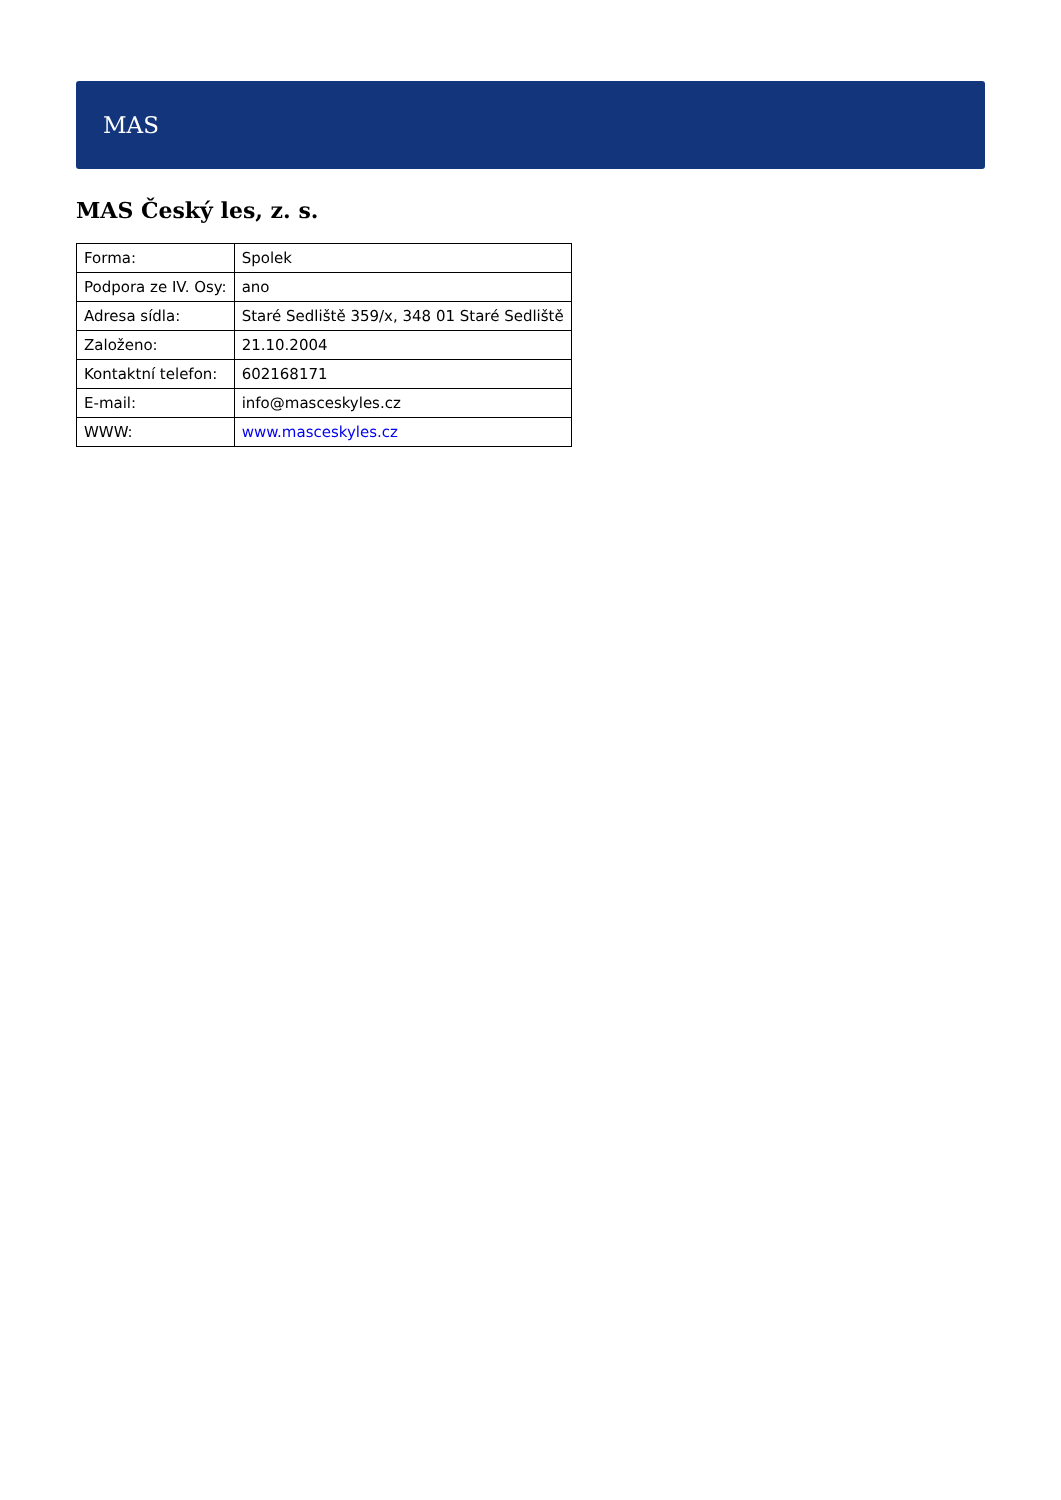MAS
MAS Český les, z. s.
| Forma: | Spolek |
| Podpora ze IV. Osy: | ano |
| Adresa sídla: | Staré Sedliště 359/x, 348 01 Staré Sedliště |
| Založeno: | 21.10.2004 |
| Kontaktní telefon: | 602168171 |
| E-mail: | info@masceskyles.cz |
| WWW: | www.masceskyles.cz |